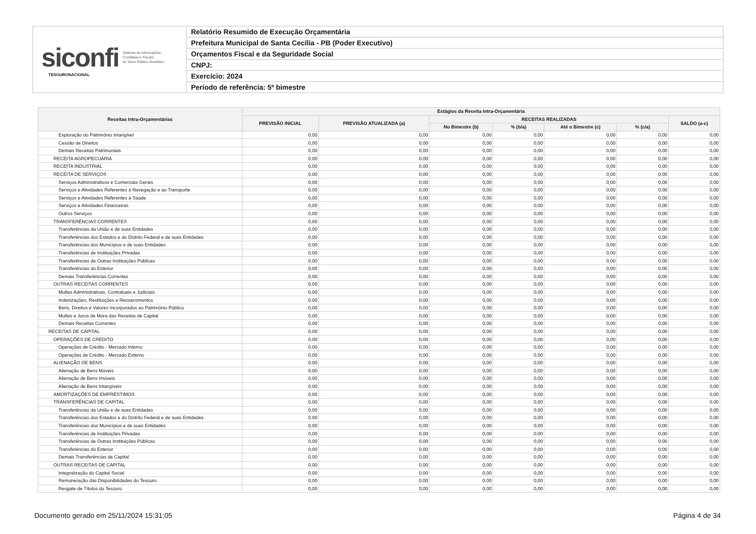siconfi Sistema de Informações
Contábeis e Fiscais
do Setor Público Brasileiro
TESOURONACIONAL
Relatório Resumido de Execução Orçamentária
Prefeitura Municipal de Santa Cecília - PB (Poder Executivo)
Orçamentos Fiscal e da Seguridade Social
CNPJ:
Exercício: 2024
Período de referência: 5º bimestre
| Receitas Intra-Orçamentárias | Estágios da Receita Intra-Orçamentária | | | | | | |
| --- | --- | --- | --- | --- | --- | --- | --- |
| | PREVISÃO INICIAL | PREVISÃO ATUALIZADA (a) | RECEITAS REALIZADAS | | | | SALDO (a-c) |
| | | | No Bimestre (b) | % (b/a) | Até o Bimestre (c) | % (c/a) | |
| Exploração do Patrimônio Intangível | 0,00 | 0,00 | 0,00 | 0,00 | 0,00 | 0,00 | 0,00 |
| Cessão de Direitos | 0,00 | 0,00 | 0,00 | 0,00 | 0,00 | 0,00 | 0,00 |
| Demais Receitas Patrimoniais | 0,00 | 0,00 | 0,00 | 0,00 | 0,00 | 0,00 | 0,00 |
| RECEITA AGROPECUÁRIA | 0,00 | 0,00 | 0,00 | 0,00 | 0,00 | 0,00 | 0,00 |
| RECEITA INDUSTRIAL | 0,00 | 0,00 | 0,00 | 0,00 | 0,00 | 0,00 | 0,00 |
| RECEITA DE SERVIÇOS | 0,00 | 0,00 | 0,00 | 0,00 | 0,00 | 0,00 | 0,00 |
| Serviços Administrativos e Comerciais Gerais | 0,00 | 0,00 | 0,00 | 0,00 | 0,00 | 0,00 | 0,00 |
| Serviços e Atividades Referentes à Navegação e ao Transporte | 0,00 | 0,00 | 0,00 | 0,00 | 0,00 | 0,00 | 0,00 |
| Serviços e Atividades Referentes à Saúde | 0,00 | 0,00 | 0,00 | 0,00 | 0,00 | 0,00 | 0,00 |
| Serviços e Atividades Financeiras | 0,00 | 0,00 | 0,00 | 0,00 | 0,00 | 0,00 | 0,00 |
| Outros Serviços | 0,00 | 0,00 | 0,00 | 0,00 | 0,00 | 0,00 | 0,00 |
| TRANSFERÊNCIAS CORRENTES | 0,00 | 0,00 | 0,00 | 0,00 | 0,00 | 0,00 | 0,00 |
| Transferências da União e de suas Entidades | 0,00 | 0,00 | 0,00 | 0,00 | 0,00 | 0,00 | 0,00 |
| Transferências dos Estados e do Distrito Federal e de suas Entidades | 0,00 | 0,00 | 0,00 | 0,00 | 0,00 | 0,00 | 0,00 |
| Transferências dos Municípios e de suas Entidades | 0,00 | 0,00 | 0,00 | 0,00 | 0,00 | 0,00 | 0,00 |
| Transferências de Instituições Privadas | 0,00 | 0,00 | 0,00 | 0,00 | 0,00 | 0,00 | 0,00 |
| Transferências de Outras Instituições Públicas | 0,00 | 0,00 | 0,00 | 0,00 | 0,00 | 0,00 | 0,00 |
| Transferências do Exterior | 0,00 | 0,00 | 0,00 | 0,00 | 0,00 | 0,00 | 0,00 |
| Demais Transferências Correntes | 0,00 | 0,00 | 0,00 | 0,00 | 0,00 | 0,00 | 0,00 |
| OUTRAS RECEITAS CORRENTES | 0,00 | 0,00 | 0,00 | 0,00 | 0,00 | 0,00 | 0,00 |
| Multas Administrativas, Contratuais e Judiciais | 0,00 | 0,00 | 0,00 | 0,00 | 0,00 | 0,00 | 0,00 |
| Indenizações, Restituições e Ressarcimentos | 0,00 | 0,00 | 0,00 | 0,00 | 0,00 | 0,00 | 0,00 |
| Bens, Direitos e Valores Incorporados ao Patrimônio Público | 0,00 | 0,00 | 0,00 | 0,00 | 0,00 | 0,00 | 0,00 |
| Multas e Juros de Mora das Receitas de Capital | 0,00 | 0,00 | 0,00 | 0,00 | 0,00 | 0,00 | 0,00 |
| Demais Receitas Correntes | 0,00 | 0,00 | 0,00 | 0,00 | 0,00 | 0,00 | 0,00 |
| RECEITAS DE CAPITAL | 0,00 | 0,00 | 0,00 | 0,00 | 0,00 | 0,00 | 0,00 |
| OPERAÇÕES DE CRÉDITO | 0,00 | 0,00 | 0,00 | 0,00 | 0,00 | 0,00 | 0,00 |
| Operações de Crédito - Mercado Interno | 0,00 | 0,00 | 0,00 | 0,00 | 0,00 | 0,00 | 0,00 |
| Operações de Crédito - Mercado Externo | 0,00 | 0,00 | 0,00 | 0,00 | 0,00 | 0,00 | 0,00 |
| ALIENAÇÃO DE BENS | 0,00 | 0,00 | 0,00 | 0,00 | 0,00 | 0,00 | 0,00 |
| Alienação de Bens Móveis | 0,00 | 0,00 | 0,00 | 0,00 | 0,00 | 0,00 | 0,00 |
| Alienação de Bens Imóveis | 0,00 | 0,00 | 0,00 | 0,00 | 0,00 | 0,00 | 0,00 |
| Alienação de Bens Intangíveis | 0,00 | 0,00 | 0,00 | 0,00 | 0,00 | 0,00 | 0,00 |
| AMORTIZAÇÕES DE EMPRÉSTIMOS | 0,00 | 0,00 | 0,00 | 0,00 | 0,00 | 0,00 | 0,00 |
| TRANSFERÊNCIAS DE CAPITAL | 0,00 | 0,00 | 0,00 | 0,00 | 0,00 | 0,00 | 0,00 |
| Transferências da União e de suas Entidades | 0,00 | 0,00 | 0,00 | 0,00 | 0,00 | 0,00 | 0,00 |
| Transferências dos Estados e do Distrito Federal e de suas Entidades | 0,00 | 0,00 | 0,00 | 0,00 | 0,00 | 0,00 | 0,00 |
| Transferências dos Municípios e de suas Entidades | 0,00 | 0,00 | 0,00 | 0,00 | 0,00 | 0,00 | 0,00 |
| Transferências de Instituições Privadas | 0,00 | 0,00 | 0,00 | 0,00 | 0,00 | 0,00 | 0,00 |
| Transferências de Outras Instituições Públicas | 0,00 | 0,00 | 0,00 | 0,00 | 0,00 | 0,00 | 0,00 |
| Transferências do Exterior | 0,00 | 0,00 | 0,00 | 0,00 | 0,00 | 0,00 | 0,00 |
| Demais Transferências de Capital | 0,00 | 0,00 | 0,00 | 0,00 | 0,00 | 0,00 | 0,00 |
| OUTRAS RECEITAS DE CAPITAL | 0,00 | 0,00 | 0,00 | 0,00 | 0,00 | 0,00 | 0,00 |
| Integralização do Capital Social | 0,00 | 0,00 | 0,00 | 0,00 | 0,00 | 0,00 | 0,00 |
| Remuneração das Disponibilidades do Tesouro | 0,00 | 0,00 | 0,00 | 0,00 | 0,00 | 0,00 | 0,00 |
| Resgate de Títulos do Tesouro | 0,00 | 0,00 | 0,00 | 0,00 | 0,00 | 0,00 | 0,00 |
Documento gerado em 25/11/2024 15:31:05 Página 4 de 34